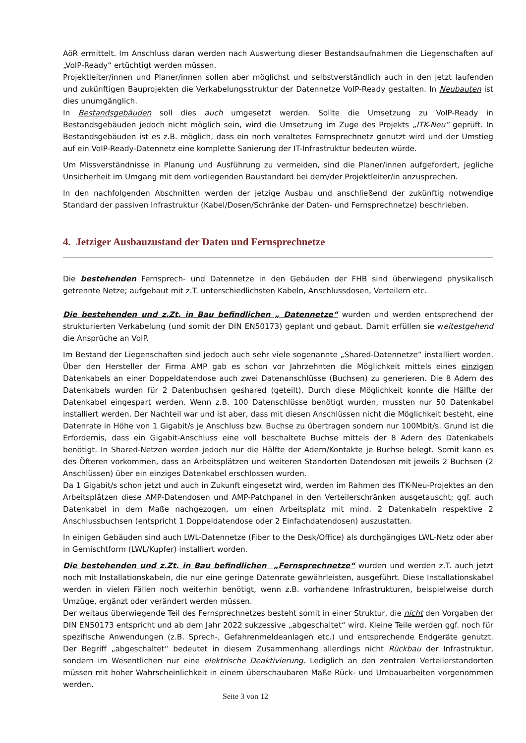AöR ermittelt. Im Anschluss daran werden nach Auswertung dieser Bestandsaufnahmen die Liegenschaften auf „VoIP-Ready“ ertüchtigt werden müssen.
Projektleiter/innen und Planer/innen sollen aber möglichst und selbstverständlich auch in den jetzt laufenden und zukünftigen Bauprojekten die Verkabelungsstruktur der Datennetze VoIP-Ready gestalten. In Neubauten ist dies unumgänglich.
In Bestandsgebäuden soll dies auch umgesetzt werden. Sollte die Umsetzung zu VoIP-Ready in Bestandsgebäuden jedoch nicht möglich sein, wird die Umsetzung im Zuge des Projekts „ITK-Neu“ geprüft. In Bestandsgebäuden ist es z.B. möglich, dass ein noch veraltetes Fernsprechnetz genutzt wird und der Umstieg auf ein VoIP-Ready-Datennetz eine komplette Sanierung der IT-Infrastruktur bedeuten würde.
Um Missverständnisse in Planung und Ausführung zu vermeiden, sind die Planer/innen aufgefordert, jegliche Unsicherheit im Umgang mit dem vorliegenden Baustandard bei dem/der Projektleiter/in anzusprechen.
In den nachfolgenden Abschnitten werden der jetzige Ausbau und anschließend der zukünftig notwendige Standard der passiven Infrastruktur (Kabel/Dosen/Schränke der Daten- und Fernsprechnetze) beschrieben.
4. Jetziger Ausbauzustand der Daten und Fernsprechnetze
Die bestehenden Fernsprech- und Datennetze in den Gebäuden der FHB sind überwiegend physikalisch getrennte Netze; aufgebaut mit z.T. unterschiedlichsten Kabeln, Anschlussdosen, Verteilern etc.
Die bestehenden und z.Zt. in Bau befindlichen „ Datennetze“ wurden und werden entsprechend der strukturierten Verkabelung (und somit der DIN EN50173) geplant und gebaut. Damit erfüllen sie weitestgehend die Ansprüche an VoIP.
Im Bestand der Liegenschaften sind jedoch auch sehr viele sogenannte „Shared-Datennetze“ installiert worden. Über den Hersteller der Firma AMP gab es schon vor Jahrzehnten die Möglichkeit mittels eines einzigen Datenkabels an einer Doppeldatendose auch zwei Datenanschlüsse (Buchsen) zu generieren. Die 8 Adern des Datenkabels wurden für 2 Datenbuchsen geshared (geteilt). Durch diese Möglichkeit konnte die Hälfte der Datenkabel eingespart werden. Wenn z.B. 100 Datenschlüsse benötigt wurden, mussten nur 50 Datenkabel installiert werden. Der Nachteil war und ist aber, dass mit diesen Anschlüssen nicht die Möglichkeit besteht, eine Datenrate in Höhe von 1 Gigabit/s je Anschluss bzw. Buchse zu übertragen sondern nur 100Mbit/s. Grund ist die Erfordernis, dass ein Gigabit-Anschluss eine voll beschaltete Buchse mittels der 8 Adern des Datenkabels benötigt. In Shared-Netzen werden jedoch nur die Hälfte der Adern/Kontakte je Buchse belegt. Somit kann es des Öfteren vorkommen, dass an Arbeitsplätzen und weiteren Standorten Datendosen mit jeweils 2 Buchsen (2 Anschlüssen) über ein einziges Datenkabel erschlossen wurden.
Da 1 Gigabit/s schon jetzt und auch in Zukunft eingesetzt wird, werden im Rahmen des ITK-Neu-Projektes an den Arbeitsplätzen diese AMP-Datendosen und AMP-Patchpanel in den Verteilerschränken ausgetauscht; ggf. auch Datenkabel in dem Maße nachgezogen, um einen Arbeitsplatz mit mind. 2 Datenkabeln respektive 2 Anschlussbuchsen (entspricht 1 Doppeldatendose oder 2 Einfachdatendosen) auszustatten.
In einigen Gebäuden sind auch LWL-Datennetze (Fiber to the Desk/Office) als durchgängiges LWL-Netz oder aber in Gemischtform (LWL/Kupfer) installiert worden.
Die bestehenden und z.Zt. in Bau befindlichen „Fernsprechnetze“ wurden und werden z.T. auch jetzt noch mit Installationskabeln, die nur eine geringe Datenrate gewährleisten, ausgeführt. Diese Installationskabel werden in vielen Fällen noch weiterhin benötigt, wenn z.B. vorhandene Infrastrukturen, beispielweise durch Umzüge, ergänzt oder verändert werden müssen.
Der weitaus überwiegende Teil des Fernsprechnetzes besteht somit in einer Struktur, die nicht den Vorgaben der DIN EN50173 entspricht und ab dem Jahr 2022 sukzessive „abgeschaltet“ wird. Kleine Teile werden ggf. noch für spezifische Anwendungen (z.B. Sprech-, Gefahrenmeldeanlagen etc.) und entsprechende Endgeräte genutzt. Der Begriff „abgeschaltet“ bedeutet in diesem Zusammenhang allerdings nicht Rückbau der Infrastruktur, sondern im Wesentlichen nur eine elektrische Deaktivierung. Lediglich an den zentralen Verteilerstandorten müssen mit hoher Wahrscheinlichkeit in einem überschaubaren Maße Rück- und Umbauarbeiten vorgenommen werden.
Seite 3 von 12